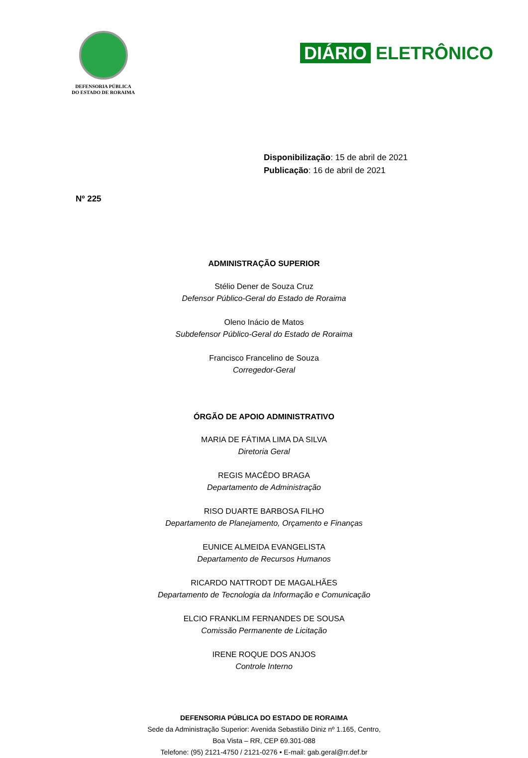DEFENSORIA PÚBLICA
DO ESTADO DE RORAIMA
DIÁRIO ELETRÔNICO
Disponibilização: 15 de abril de 2021
Publicação: 16 de abril de 2021
Nº 225
ADMINISTRAÇÃO SUPERIOR
Stélio Dener de Souza Cruz
Defensor Público-Geral do Estado de Roraima
Oleno Inácio de Matos
Subdefensor Público-Geral do Estado de Roraima
Francisco Francelino de Souza
Corregedor-Geral
ÓRGÃO DE APOIO ADMINISTRATIVO
MARIA DE FÁTIMA LIMA DA SILVA
Diretoria Geral
REGIS MACÊDO BRAGA
Departamento de Administração
RISO DUARTE BARBOSA FILHO
Departamento de Planejamento, Orçamento e Finanças
EUNICE ALMEIDA EVANGELISTA
Departamento de Recursos Humanos
RICARDO NATTRODT DE MAGALHÃES
Departamento de Tecnologia da Informação e Comunicação
ELCIO FRANKLIM FERNANDES DE SOUSA
Comissão Permanente de Licitação
IRENE ROQUE DOS ANJOS
Controle Interno
DEFENSORIA PÚBLICA DO ESTADO DE RORAIMA
Sede da Administração Superior: Avenida Sebastião Diniz nº 1.165, Centro,
Boa Vista – RR, CEP 69.301-088
Telefone: (95) 2121-4750 / 2121-0276 • E-mail: gab.geral@rr.def.br